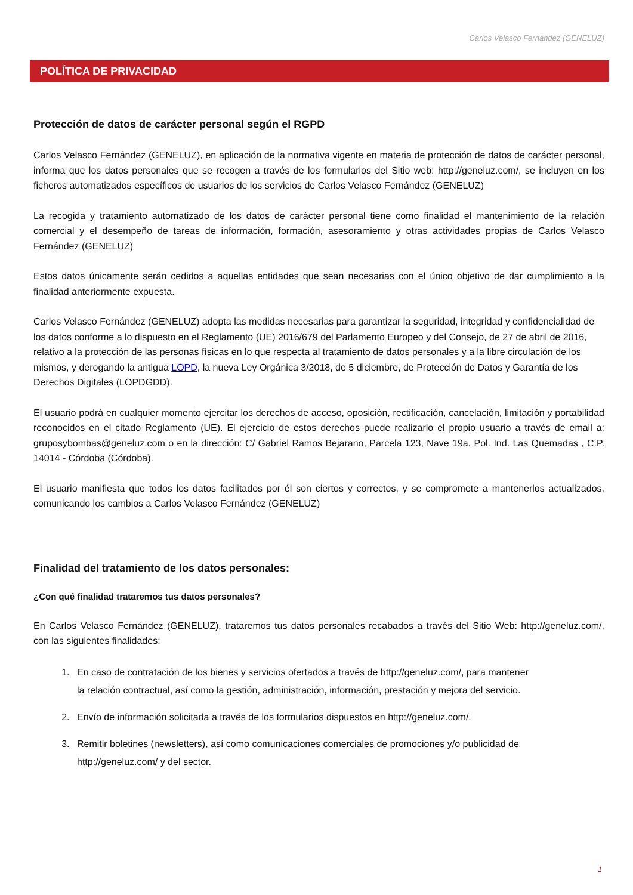Carlos Velasco Fernández (GENELUZ)
POLÍTICA DE PRIVACIDAD
Protección de datos de carácter personal según el RGPD
Carlos Velasco Fernández (GENELUZ), en aplicación de la normativa vigente en materia de protección de datos de carácter personal, informa que los datos personales que se recogen a través de los formularios del Sitio web: http://geneluz.com/, se incluyen en los ficheros automatizados específicos de usuarios de los servicios de Carlos Velasco Fernández (GENELUZ)
La recogida y tratamiento automatizado de los datos de carácter personal tiene como finalidad el mantenimiento de la relación comercial y el desempeño de tareas de información, formación, asesoramiento y otras actividades propias de Carlos Velasco Fernández (GENELUZ)
Estos datos únicamente serán cedidos a aquellas entidades que sean necesarias con el único objetivo de dar cumplimiento a la finalidad anteriormente expuesta.
Carlos Velasco Fernández (GENELUZ) adopta las medidas necesarias para garantizar la seguridad, integridad y confidencialidad de los datos conforme a lo dispuesto en el Reglamento (UE) 2016/679 del Parlamento Europeo y del Consejo, de 27 de abril de 2016, relativo a la protección de las personas físicas en lo que respecta al tratamiento de datos personales y a la libre circulación de los mismos, y derogando la antigua LOPD, la nueva Ley Orgánica 3/2018, de 5 diciembre, de Protección de Datos y Garantía de los Derechos Digitales (LOPDGDD).
El usuario podrá en cualquier momento ejercitar los derechos de acceso, oposición, rectificación, cancelación, limitación y portabilidad reconocidos en el citado Reglamento (UE). El ejercicio de estos derechos puede realizarlo el propio usuario a través de email a: gruposybombas@geneluz.com o en la dirección: C/ Gabriel Ramos Bejarano, Parcela 123, Nave 19a, Pol. Ind. Las Quemadas , C.P. 14014 - Córdoba (Córdoba).
El usuario manifiesta que todos los datos facilitados por él son ciertos y correctos, y se compromete a mantenerlos actualizados, comunicando los cambios a Carlos Velasco Fernández (GENELUZ)
Finalidad del tratamiento de los datos personales:
¿Con qué finalidad trataremos tus datos personales?
En Carlos Velasco Fernández (GENELUZ), trataremos tus datos personales recabados a través del Sitio Web: http://geneluz.com/, con las siguientes finalidades:
1. En caso de contratación de los bienes y servicios ofertados a través de http://geneluz.com/, para mantener la relación contractual, así como la gestión, administración, información, prestación y mejora del servicio.
2. Envío de información solicitada a través de los formularios dispuestos en http://geneluz.com/.
3. Remitir boletines (newsletters), así como comunicaciones comerciales de promociones y/o publicidad de http://geneluz.com/ y del sector.
1